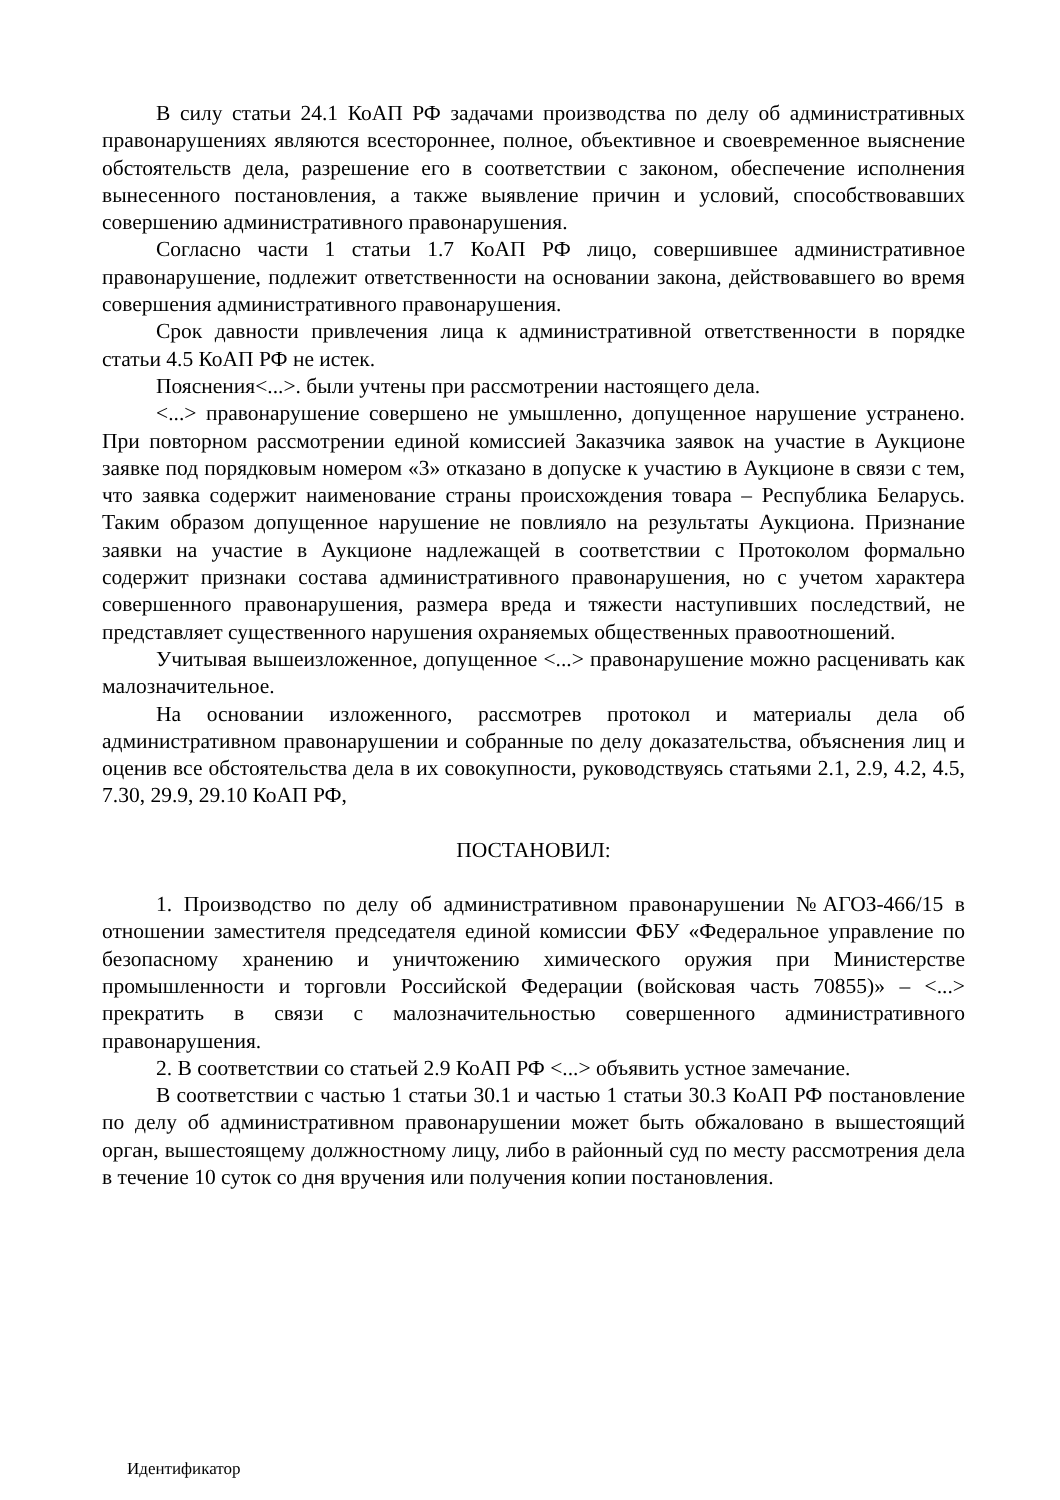В силу статьи 24.1 КоАП РФ задачами производства по делу об административных правонарушениях являются всестороннее, полное, объективное и своевременное выяснение обстоятельств дела, разрешение его в соответствии с законом, обеспечение исполнения вынесенного постановления, а также выявление причин и условий, способствовавших совершению административного правонарушения.
Согласно части 1 статьи 1.7 КоАП РФ лицо, совершившее административное правонарушение, подлежит ответственности на основании закона, действовавшего во время совершения административного правонарушения.
Срок давности привлечения лица к административной ответственности в порядке статьи 4.5 КоАП РФ не истек.
Пояснения<...>. были учтены при рассмотрении настоящего дела.
<...> правонарушение совершено не умышленно, допущенное нарушение устранено. При повторном рассмотрении единой комиссией Заказчика заявок на участие в Аукционе заявке под порядковым номером «3» отказано в допуске к участию в Аукционе в связи с тем, что заявка содержит наименование страны происхождения товара – Республика Беларусь. Таким образом допущенное нарушение не повлияло на результаты Аукциона. Признание заявки на участие в Аукционе надлежащей в соответствии с Протоколом формально содержит признаки состава административного правонарушения, но с учетом характера совершенного правонарушения, размера вреда и тяжести наступивших последствий, не представляет существенного нарушения охраняемых общественных правоотношений.
Учитывая вышеизложенное, допущенное <...> правонарушение можно расценивать как малозначительное.
На основании изложенного, рассмотрев протокол и материалы дела об административном правонарушении и собранные по делу доказательства, объяснения лиц и оценив все обстоятельства дела в их совокупности, руководствуясь статьями 2.1, 2.9, 4.2, 4.5, 7.30, 29.9, 29.10 КоАП РФ,
ПОСТАНОВИЛ:
1. Производство по делу об административном правонарушении №АГОЗ-466/15 в отношении заместителя председателя единой комиссии ФБУ «Федеральное управление по безопасному хранению и уничтожению химического оружия при Министерстве промышленности и торговли Российской Федерации (войсковая часть 70855)» – <...> прекратить в связи с малозначительностью совершенного административного правонарушения.
2. В соответствии со статьей 2.9 КоАП РФ <...> объявить устное замечание.
В соответствии с частью 1 статьи 30.1 и частью 1 статьи 30.3 КоАП РФ постановление по делу об административном правонарушении может быть обжаловано в вышестоящий орган, вышестоящему должностному лицу, либо в районный суд по месту рассмотрения дела в течение 10 суток со дня вручения или получения копии постановления.
Идентификатор